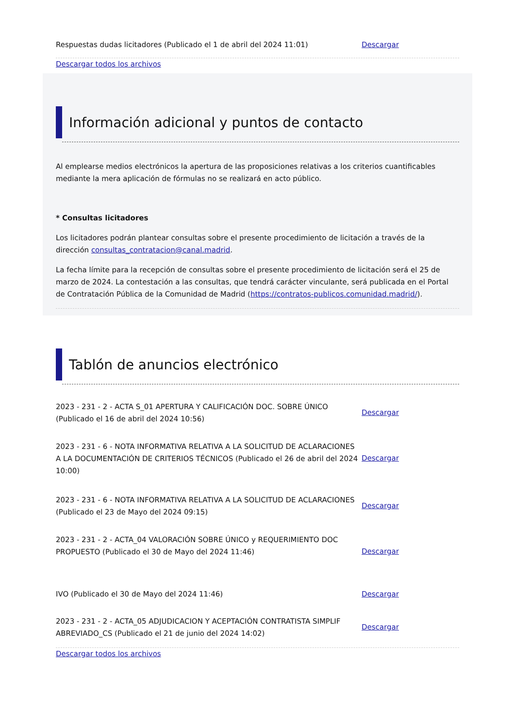| Respuestas dudas licitadores (Publicado el 1 de abril del 2024 11:01) | Descargar |
Descargar todos los archivos
Información adicional y puntos de contacto
Al emplearse medios electrónicos la apertura de las proposiciones relativas a los criterios cuantificables mediante la mera aplicación de fórmulas no se realizará en acto público.
* Consultas licitadores
Los licitadores podrán plantear consultas sobre el presente procedimiento de licitación a través de la dirección consultas_contratacion@canal.madrid.
La fecha límite para la recepción de consultas sobre el presente procedimiento de licitación será el 25 de marzo de 2024. La contestación a las consultas, que tendrá carácter vinculante, será publicada en el Portal de Contratación Pública de la Comunidad de Madrid (https://contratos-publicos.comunidad.madrid/).
Tablón de anuncios electrónico
| 2023 - 231 - 2 - ACTA S_01 APERTURA Y CALIFICACIÓN DOC. SOBRE ÚNICO (Publicado el 16 de abril del 2024 10:56) | Descargar |
| 2023 - 231 - 6 - NOTA INFORMATIVA RELATIVA A LA SOLICITUD DE ACLARACIONES A LA DOCUMENTACIÓN DE CRITERIOS TÉCNICOS (Publicado el 26 de abril del 2024 10:00) | Descargar |
| 2023 - 231 - 6 - NOTA INFORMATIVA RELATIVA A LA SOLICITUD DE ACLARACIONES (Publicado el 23 de Mayo del 2024 09:15) | Descargar |
| 2023 - 231 - 2 - ACTA_04 VALORACIÓN SOBRE ÚNICO y REQUERIMIENTO DOC PROPUESTO (Publicado el 30 de Mayo del 2024 11:46) | Descargar |
| IVO (Publicado el 30 de Mayo del 2024 11:46) | Descargar |
| 2023 - 231 - 2 - ACTA_05 ADJUDICACION Y ACEPTACIÓN CONTRATISTA SIMPLIF ABREVIADO_CS (Publicado el 21 de junio del 2024 14:02) | Descargar |
Descargar todos los archivos